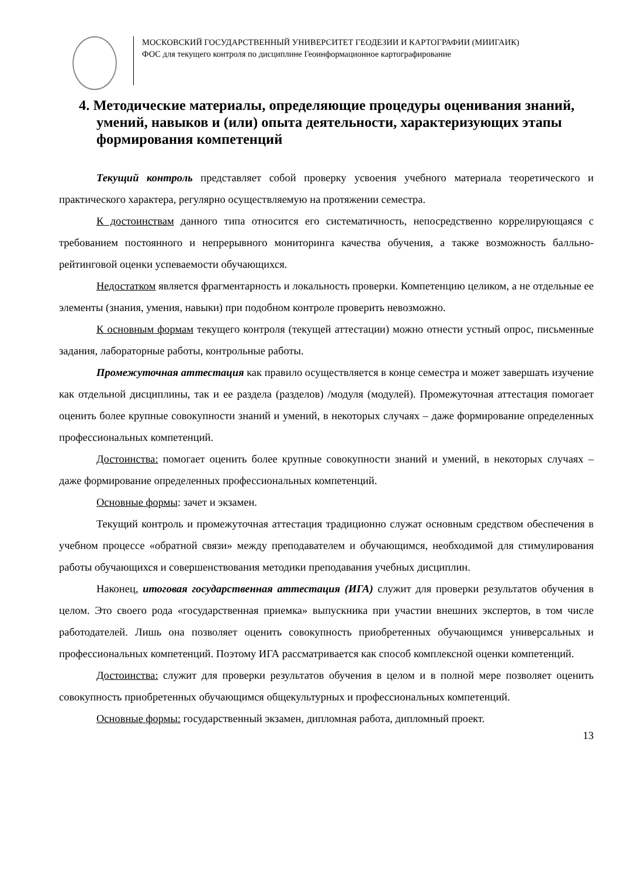МОСКОВСКИЙ ГОСУДАРСТВЕННЫЙ УНИВЕРСИТЕТ ГЕОДЕЗИИ И КАРТОГРАФИИ (МИИГАИК)
ФОС для текущего контроля по дисциплине Геоинформационное картографирование
4. Методические материалы, определяющие процедуры оценивания знаний, умений, навыков и (или) опыта деятельности, характеризующих этапы формирования компетенций
Текущий контроль представляет собой проверку усвоения учебного материала теоретического и практического характера, регулярно осуществляемую на протяжении семестра.
К достоинствам данного типа относится его систематичность, непосредственно коррелирующаяся с требованием постоянного и непрерывного мониторинга качества обучения, а также возможность балльно-рейтинговой оценки успеваемости обучающихся.
Недостатком является фрагментарность и локальность проверки. Компетенцию целиком, а не отдельные ее элементы (знания, умения, навыки) при подобном контроле проверить невозможно.
К основным формам текущего контроля (текущей аттестации) можно отнести устный опрос, письменные задания, лабораторные работы, контрольные работы.
Промежуточная аттестация как правило осуществляется в конце семестра и может завершать изучение как отдельной дисциплины, так и ее раздела (разделов) /модуля (модулей). Промежуточная аттестация помогает оценить более крупные совокупности знаний и умений, в некоторых случаях – даже формирование определенных профессиональных компетенций.
Достоинства: помогает оценить более крупные совокупности знаний и умений, в некоторых случаях – даже формирование определенных профессиональных компетенций.
Основные формы: зачет и экзамен.
Текущий контроль и промежуточная аттестация традиционно служат основным средством обеспечения в учебном процессе «обратной связи» между преподавателем и обучающимся, необходимой для стимулирования работы обучающихся и совершенствования методики преподавания учебных дисциплин.
Наконец, итоговая государственная аттестация (ИГА) служит для проверки результатов обучения в целом. Это своего рода «государственная приемка» выпускника при участии внешних экспертов, в том числе работодателей. Лишь она позволяет оценить совокупность приобретенных обучающимся универсальных и профессиональных компетенций. Поэтому ИГА рассматривается как способ комплексной оценки компетенций.
Достоинства: служит для проверки результатов обучения в целом и в полной мере позволяет оценить совокупность приобретенных обучающимся общекультурных и профессиональных компетенций.
Основные формы: государственный экзамен, дипломная работа, дипломный проект.
13